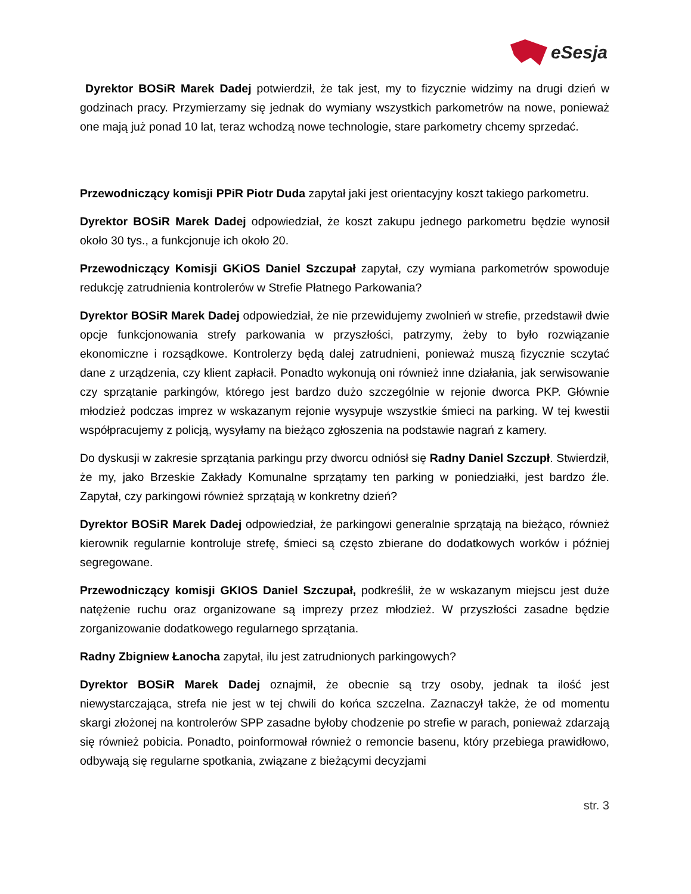eSesja
Dyrektor BOSiR Marek Dadej potwierdził, że tak jest, my to fizycznie widzimy na drugi dzień w godzinach pracy. Przymierzamy się jednak do wymiany wszystkich parkometrów na nowe, ponieważ one mają już ponad 10 lat, teraz wchodzą nowe technologie, stare parkometry chcemy sprzedać.
Przewodniczący komisji PPiR Piotr Duda zapytał jaki jest orientacyjny koszt takiego parkometru.
Dyrektor BOSiR Marek Dadej odpowiedział, że koszt zakupu jednego parkometru będzie wynosił około 30 tys., a funkcjonuje ich około 20.
Przewodniczący Komisji GKiOS Daniel Szczupał zapytał, czy wymiana parkometrów spowoduje redukcję zatrudnienia kontrolerów w Strefie Płatnego Parkowania?
Dyrektor BOSiR Marek Dadej odpowiedział, że nie przewidujemy zwolnień w strefie, przedstawił dwie opcje funkcjonowania strefy parkowania w przyszłości, patrzymy, żeby to było rozwiązanie ekonomiczne i rozsądkowe. Kontrolerzy będą dalej zatrudnieni, ponieważ muszą fizycznie sczytać dane z urządzenia, czy klient zapłacił. Ponadto wykonują oni również inne działania, jak serwisowanie czy sprzątanie parkingów, którego jest bardzo dużo szczególnie w rejonie dworca PKP. Głównie młodzież podczas imprez w wskazanym rejonie wysypuje wszystkie śmieci na parking. W tej kwestii współpracujemy z policją, wysyłamy na bieżąco zgłoszenia na podstawie nagrań z kamery.
Do dyskusji w zakresie sprzątania parkingu przy dworcu odniósł się Radny Daniel Szczupł. Stwierdził, że my, jako Brzeskie Zakłady Komunalne sprzątamy ten parking w poniedziałki, jest bardzo źle. Zapytał, czy parkingowi również sprzątają w konkretny dzień?
Dyrektor BOSiR Marek Dadej odpowiedział, że parkingowi generalnie sprzątają na bieżąco, również kierownik regularnie kontroluje strefę, śmieci są często zbierane do dodatkowych worków i później segregowane.
Przewodniczący komisji GKIOS Daniel Szczupał, podkreślił, że w wskazanym miejscu jest duże natężenie ruchu oraz organizowane są imprezy przez młodzież. W przyszłości zasadne będzie zorganizowanie dodatkowego regularnego sprzątania.
Radny Zbigniew Łanocha zapytał, ilu jest zatrudnionych parkingowych?
Dyrektor BOSiR Marek Dadej oznajmił, że obecnie są trzy osoby, jednak ta ilość jest niewystarczająca, strefa nie jest w tej chwili do końca szczelna. Zaznaczył także, że od momentu skargi złożonej na kontrolerów SPP zasadne byłoby chodzenie po strefie w parach, ponieważ zdarzają się również pobicia. Ponadto, poinformował również o remoncie basenu, który przebiega prawidłowo, odbywają się regularne spotkania, związane z bieżącymi decyzjami
str. 3